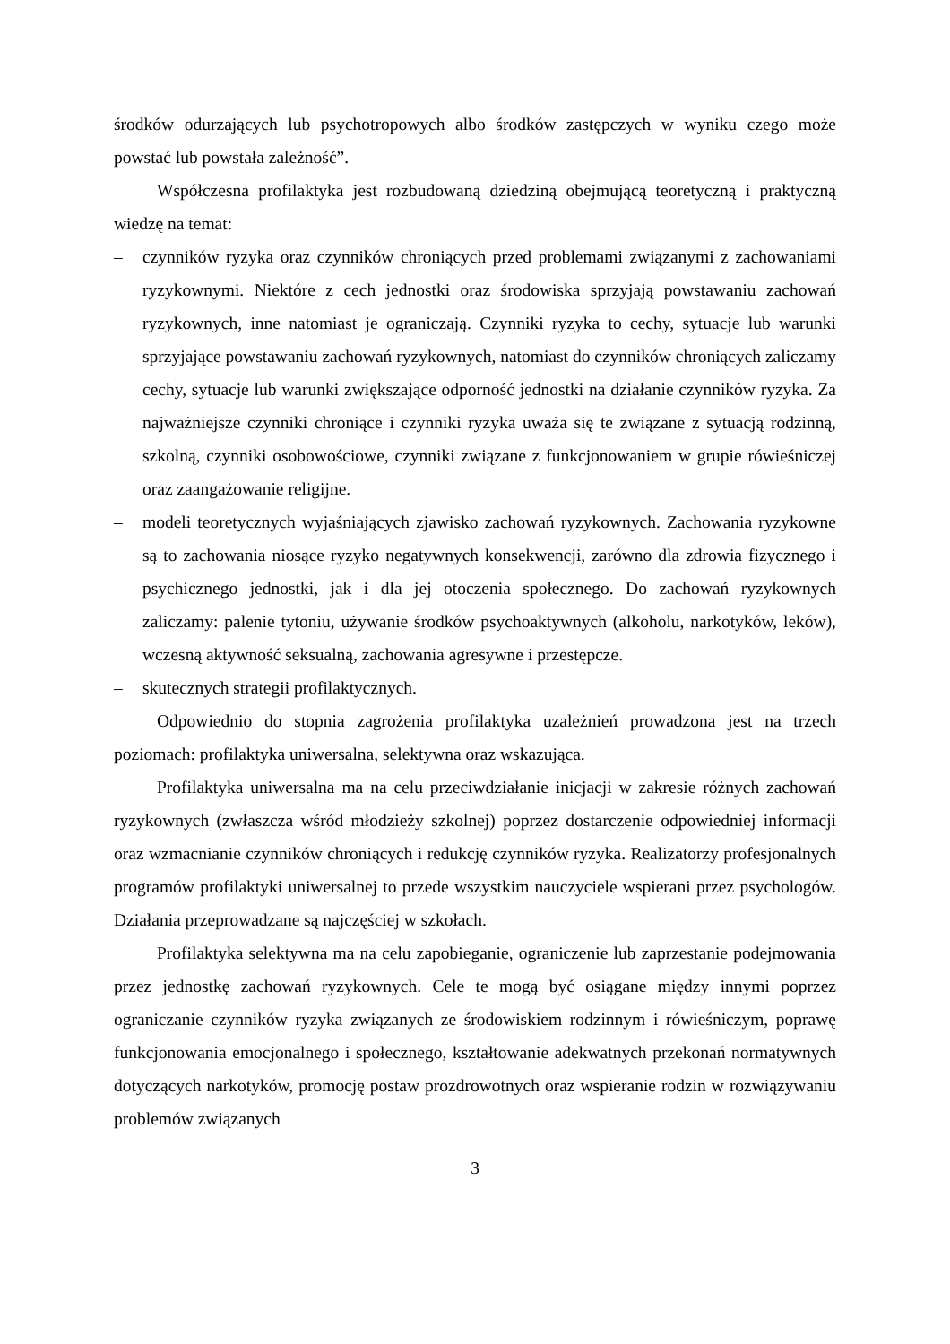środków odurzających lub psychotropowych albo środków zastępczych w wyniku czego może powstać lub powstała zależność”.
Współczesna profilaktyka jest rozbudowaną dziedziną obejmującą teoretyczną i praktyczną wiedzę na temat:
– czynników ryzyka oraz czynników chroniących przed problemami związanymi z zachowaniami ryzykownymi. Niektóre z cech jednostki oraz środowiska sprzyjają powstawaniu zachowań ryzykownych, inne natomiast je ograniczają. Czynniki ryzyka to cechy, sytuacje lub warunki sprzyjające powstawaniu zachowań ryzykownych, natomiast do czynników chroniących zaliczamy cechy, sytuacje lub warunki zwiększające odporność jednostki na działanie czynników ryzyka. Za najważniejsze czynniki chroniące i czynniki ryzyka uważa się te związane z sytuacją rodzinną, szkolną, czynniki osobowościowe, czynniki związane z funkcjonowaniem w grupie rówieśniczej oraz zaangażowanie religijne.
– modeli teoretycznych wyjaśniających zjawisko zachowań ryzykownych. Zachowania ryzykowne są to zachowania niosące ryzyko negatywnych konsekwencji, zarówno dla zdrowia fizycznego i psychicznego jednostki, jak i dla jej otoczenia społecznego. Do zachowań ryzykownych zaliczamy: palenie tytoniu, używanie środków psychoaktywnych (alkoholu, narkotyków, leków), wczesną aktywność seksualną, zachowania agresywne i przestępcze.
– skutecznych strategii profilaktycznych.
Odpowiednio do stopnia zagrożenia profilaktyka uzależnień prowadzona jest na trzech poziomach: profilaktyka uniwersalna, selektywna oraz wskazująca.
Profilaktyka uniwersalna ma na celu przeciwdziałanie inicjacji w zakresie różnych zachowań ryzykownych (zwłaszcza wśród młodzieży szkolnej) poprzez dostarczenie odpowiedniej informacji oraz wzmacnianie czynników chroniących i redukcję czynników ryzyka. Realizatorzy profesjonalnych programów profilaktyki uniwersalnej to przede wszystkim nauczyciele wspierani przez psychologów. Działania przeprowadzane są najczęściej w szkołach.
Profilaktyka selektywna ma na celu zapobieganie, ograniczenie lub zaprzestanie podejmowania przez jednostkę zachowań ryzykownych. Cele te mogą być osiągane między innymi poprzez ograniczanie czynników ryzyka związanych ze środowiskiem rodzinnym i rówieśniczym, poprawę funkcjonowania emocjonalnego i społecznego, kształtowanie adekwatnych przekonań normatywnych dotyczących narkotyków, promocję postaw prozdrowotnych oraz wspieranie rodzin w rozwiązywaniu problemów związanych
3